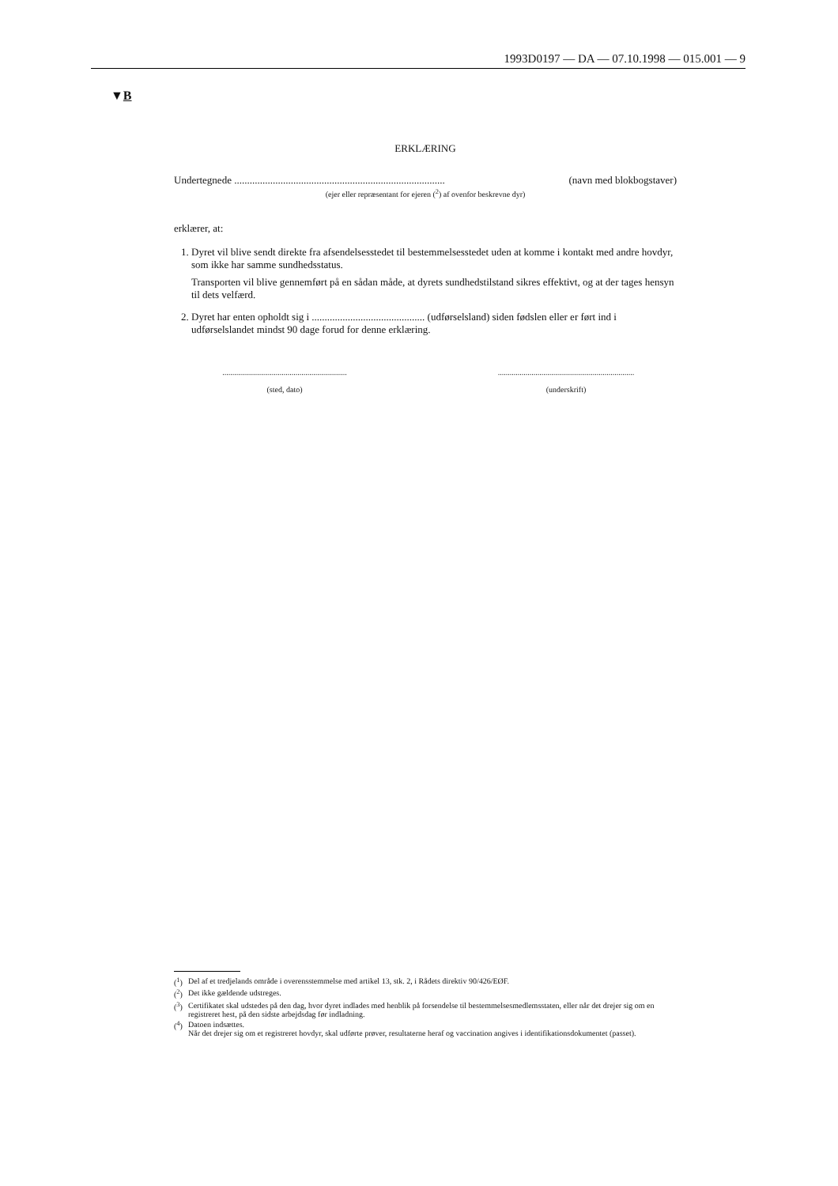1993D0197 — DA — 07.10.1998 — 015.001 — 9
▼B
ERKLÆRING
Undertegnede .................................................................................. (navn med blokbogstaver)
(ejer eller repræsentant for ejeren (<sup>2</sup>) af ovenfor beskrevne dyr)
erklærer, at:
1. Dyret vil blive sendt direkte fra afsendelsesstedet til bestemmelsesstedet uden at komme i kontakt med andre hovdyr, som ikke har samme sundhedsstatus.
Transporten vil blive gennemført på en sådan måde, at dyrets sundhedstilstand sikres effektivt, og at der tages hensyn til dets velfærd.
2. Dyret har enten opholdt sig i ............................................ (udførselsland) siden fødslen eller er ført ind i udførselslandet mindst 90 dage forud for denne erklæring.
...............................................................
(sted, dato)
.....................................................................
(underskrift)
(<sup>1</sup>) Del af et tredjelands område i overensstemmelse med artikel 13, stk. 2, i Rådets direktiv 90/426/EØF.
(<sup>2</sup>) Det ikke gældende udstreges.
(<sup>3</sup>) Certifikatet skal udstedes på den dag, hvor dyret indlades med henblik på forsendelse til bestemmelsesmedlemsstaten, eller når det drejer sig om en registreret hest, på den sidste arbejdsdag før indladning.
(<sup>4</sup>) Datoen indsættes.
Når det drejer sig om et registreret hovdyr, skal udførte prøver, resultaterne heraf og vaccination angives i identifikationsdokumentet (passet).